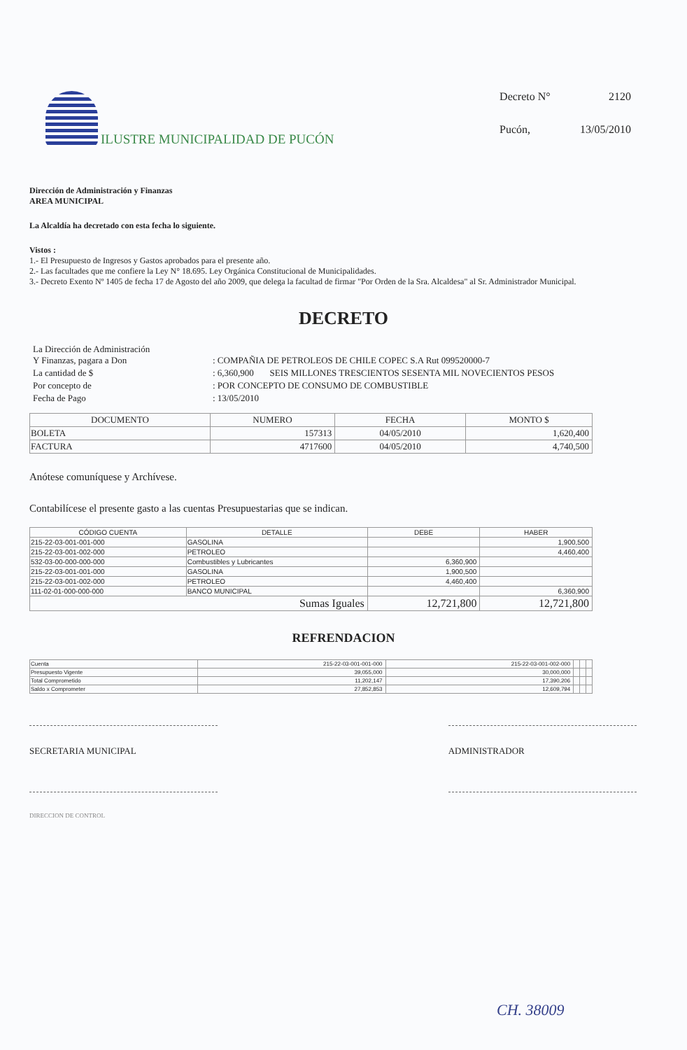ILUSTRE MUNICIPALIDAD DE PUCÓN
| Decreto N° | 2120 |
| Pucón, | 13/05/2010 |
Dirección de Administración y Finanzas
AREA MUNICIPAL
La Alcaldía ha decretado con esta fecha lo siguiente.
Vistos :
1.- El Presupuesto de Ingresos y Gastos aprobados para el presente año.
2.- Las facultades que me confiere la Ley N° 18.695. Ley Orgánica Constitucional de Municipalidades.
3.- Decreto Exento Nº 1405 de fecha 17 de Agosto del año 2009, que delega la facultad de firmar "Por Orden de la Sra. Alcaldesa" al Sr. Administrador Municipal.
DECRETO
| La Dirección de Administración Y Finanzas, pagara a Don | : COMPAÑIA DE PETROLEOS DE CHILE COPEC S.A Rut 099520000-7 |
| La cantidad de $ | : 6,360,900 SEIS MILLONES TRESCIENTOS SESENTA MIL NOVECIENTOS PESOS |
| Por concepto de | : POR CONCEPTO DE CONSUMO DE COMBUSTIBLE |
| Fecha de Pago | : 13/05/2010 |
| DOCUMENTO | NUMERO | FECHA | MONTO $ |
| --- | --- | --- | --- |
| BOLETA | 157313 | 04/05/2010 | 1,620,400 |
| FACTURA | 4717600 | 04/05/2010 | 4,740,500 |
Anótese comuníquese y Archívese.
Contabilícese el presente gasto a las cuentas Presupuestarias que se indican.
| CÓDIGO CUENTA | DETALLE | DEBE | HABER |
| --- | --- | --- | --- |
| 215-22-03-001-001-000 | GASOLINA | | 1,900,500 |
| 215-22-03-001-002-000 | PETROLEO | | 4,460,400 |
| 532-03-00-000-000-000 | Combustibles y Lubricantes | 6,360,900 | |
| 215-22-03-001-001-000 | GASOLINA | 1,900,500 | |
| 215-22-03-001-002-000 | PETROLEO | 4,460,400 | |
| 111-02-01-000-000-000 | BANCO MUNICIPAL | | 6,360,900 |
| Sumas Iguales | | 12,721,800 | 12,721,800 |
REFRENDACION
| Cuenta | 215-22-03-001-001-000 | 215-22-03-001-002-000 | | | |
| Presupuesto Vigente | 39,055,000 | 30,000,000 | | | |
| Total Comprometido | 11,202,147 | 17,390,206 | | | |
| Saldo x Comprometer | 27,852,853 | 12,609,794 | | | |
SECRETARIA MUNICIPAL ADMINISTRADOR
DIRECCION DE CONTROL .
CH. 38009